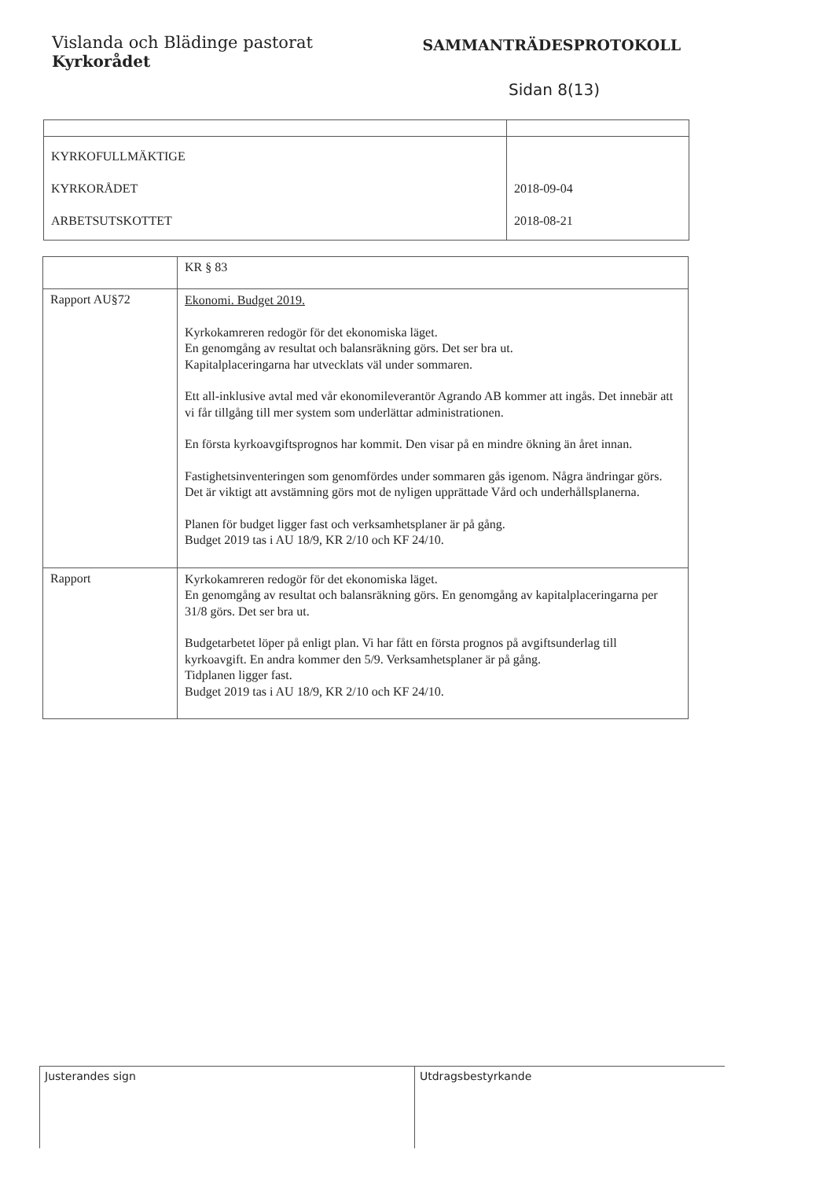Vislanda och Blädinge pastorat
Kyrkorådet
SAMMANTRÄDESPROTOKOLL
Sidan 8(13)
| KYRKOFULLMÄKTIGE KYRKORÅDET ARBETSUTSKOTTET | 2018-09-04 2018-08-21 |
| | KR § 83 |
| Rapport AU§72 | Ekonomi. Budget 2019. Kyrkokamreren redogör för det ekonomiska läget. En genomgång av resultat och balansräkning görs. Det ser bra ut. Kapitalplaceringarna har utvecklats väl under sommaren. Ett all-inklusive avtal med vår ekonomileverantör Agrando AB kommer att ingås. Det innebär att vi får tillgång till mer system som underlättar administrationen. En första kyrkoavgiftsprognos har kommit. Den visar på en mindre ökning än året innan. Fastighetsinventeringen som genomfördes under sommaren gås igenom. Några ändringar görs. Det är viktigt att avstämning görs mot de nyligen upprättade Vård och underhållsplanerna. Planen för budget ligger fast och verksamhetsplaner är på gång. Budget 2019 tas i AU 18/9, KR 2/10 och KF 24/10. |
| Rapport | Kyrkokamreren redogör för det ekonomiska läget. En genomgång av resultat och balansräkning görs. En genomgång av kapitalplaceringarna per 31/8 görs. Det ser bra ut. Budgetarbetet löper på enligt plan. Vi har fått en första prognos på avgiftsunderlag till kyrkoavgift. En andra kommer den 5/9. Verksamhetsplaner är på gång. Tidplanen ligger fast. Budget 2019 tas i AU 18/9, KR 2/10 och KF 24/10. |
Justerandes sign Utdragsbestyrkande